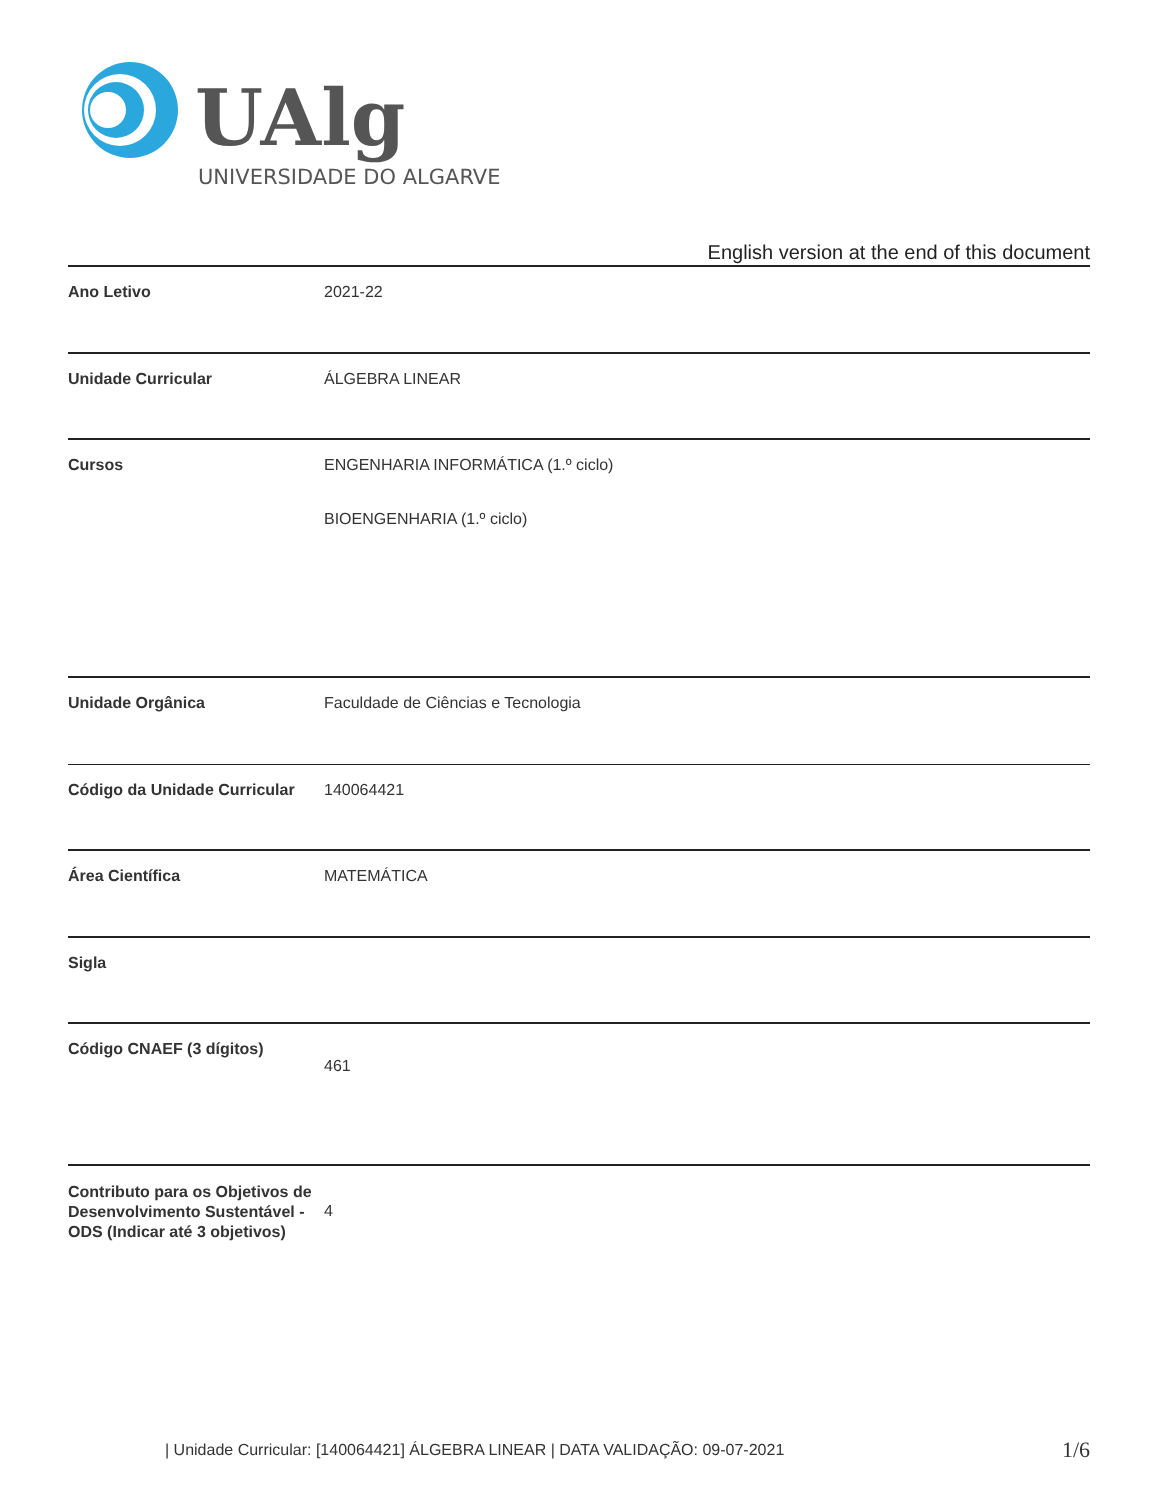UAlg
UNIVERSIDADE DO ALGARVE
English version at the end of this document
| Ano Letivo | 2021-22 |
| Unidade Curricular | ÁLGEBRA LINEAR |
| Cursos | ENGENHARIA INFORMÁTICA (1.º ciclo) BIOENGENHARIA (1.º ciclo) |
| Unidade Orgânica | Faculdade de Ciências e Tecnologia |
| Código da Unidade Curricular | 140064421 |
| Área Científica | MATEMÁTICA |
| Sigla | |
| Código CNAEF (3 dígitos) | 461 |
| Contributo para os Objetivos de Desenvolvimento Sustentável - ODS (Indicar até 3 objetivos) | 4 |
| Unidade Curricular: [140064421] ÁLGEBRA LINEAR | DATA VALIDAÇÃO: 09-07-2021
1/6